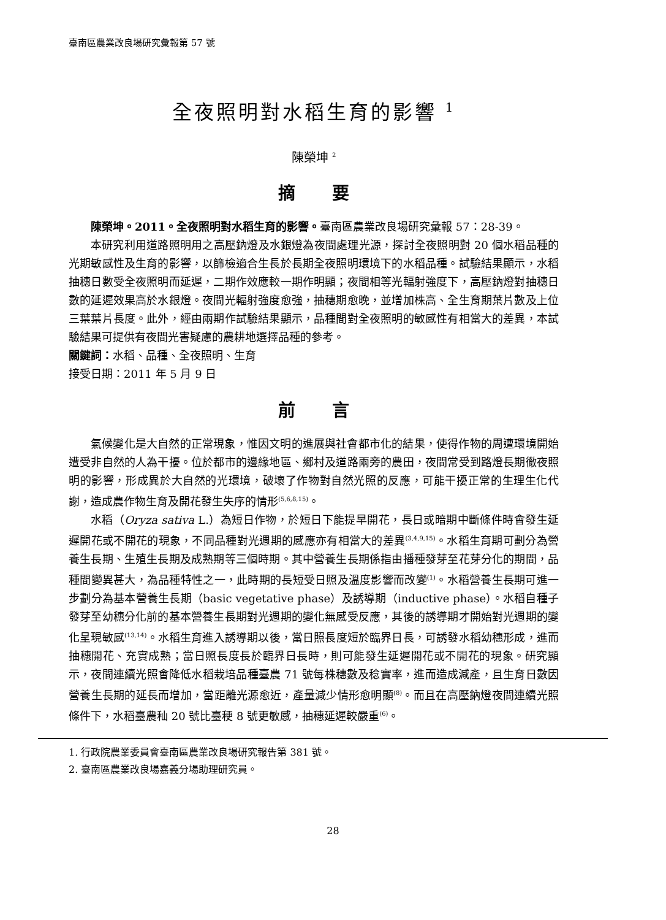臺南區農業改良場研究彙報第 57 號
全夜照明對水稻生育的影響 <sup>1</sup>
陳榮坤 <sup>2</sup>
摘要
陳榮坤。2011。全夜照明對水稻生育的影響。臺南區農業改良場研究彙報 57：28-39。
本研究利用道路照明用之高壓鈉燈及水銀燈為夜間處理光源，探討全夜照明對 20 個水稻品種的光期敏感性及生育的影響，以篩檢適合生長於長期全夜照明環境下的水稻品種。試驗結果顯示，水稻抽穗日數受全夜照明而延遲，二期作效應較一期作明顯；夜間相等光輻射強度下，高壓鈉燈對抽穗日數的延遲效果高於水銀燈。夜間光輻射強度愈強，抽穗期愈晚，並增加株高、全生育期葉片數及上位三葉葉片長度。此外，經由兩期作試驗結果顯示，品種間對全夜照明的敏感性有相當大的差異，本試驗結果可提供有夜間光害疑慮的農耕地選擇品種的參考。
關鍵詞：水稻、品種、全夜照明、生育
接受日期：2011 年 5 月 9 日
前言
氣候變化是大自然的正常現象，惟因文明的進展與社會都市化的結果，使得作物的周遭環境開始遭受非自然的人為干擾。位於都市的邊緣地區、鄉村及道路兩旁的農田，夜間常受到路燈長期徹夜照明的影響，形成異於大自然的光環境，破壞了作物對自然光照的反應，可能干擾正常的生理生化代謝，造成農作物生育及開花發生失序的情形<sup>(5,6,8,15)</sup>。
水稻（Oryza sativa L.）為短日作物，於短日下能提早開花，長日或暗期中斷條件時會發生延遲開花或不開花的現象，不同品種對光週期的感應亦有相當大的差異<sup>(3,4,9,15)</sup>。水稻生育期可劃分為營養生長期、生殖生長期及成熟期等三個時期。其中營養生長期係指由播種發芽至花芽分化的期間，品種間變異甚大，為品種特性之一，此時期的長短受日照及溫度影響而改變<sup>(1)</sup>。水稻營養生長期可進一步劃分為基本營養生長期（basic vegetative phase）及誘導期（inductive phase）。水稻自種子發芽至幼穗分化前的基本營養生長期對光週期的變化無感受反應，其後的誘導期才開始對光週期的變化呈現敏感<sup>(13,14)</sup>。水稻生育進入誘導期以後，當日照長度短於臨界日長，可誘發水稻幼穗形成，進而抽穗開花、充實成熟；當日照長度長於臨界日長時，則可能發生延遲開花或不開花的現象。研究顯示，夜間連續光照會降低水稻栽培品種臺農 71 號每株穗數及稔實率，進而造成減產，且生育日數因營養生長期的延長而增加，當距離光源愈近，產量減少情形愈明顯<sup>(8)</sup>。而且在高壓鈉燈夜間連續光照條件下，水稻臺農秈 20 號比臺稉 8 號更敏感，抽穗延遲較嚴重<sup>(6)</sup>。
1. 行政院農業委員會臺南區農業改良場研究報告第 381 號。
2. 臺南區農業改良場嘉義分場助理研究員。
28